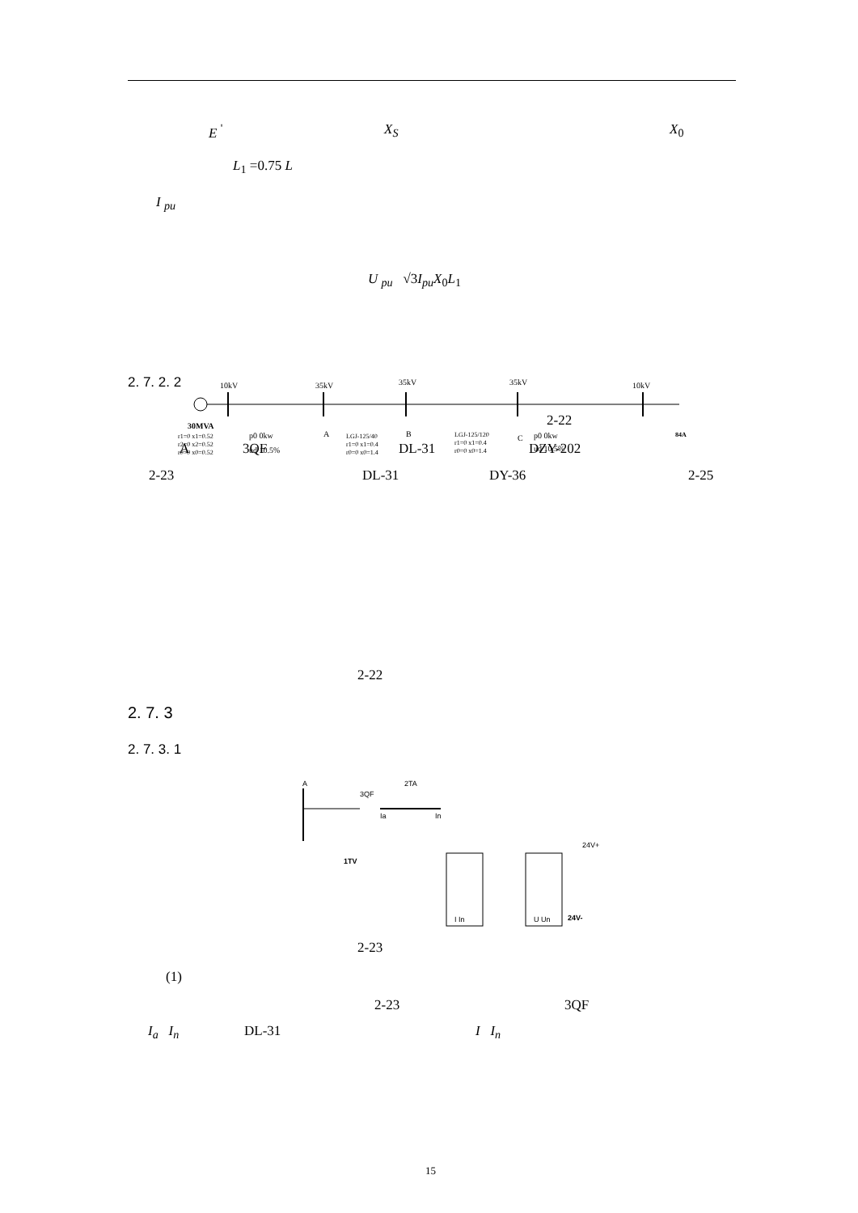E <sup>'</sup> X<sub>S</sub> X<sub>0</sub>
L<sub>1</sub> =0.75 L
I <sub>pu</sub>
U <sub>pu</sub> √3I<sub>pu</sub>X<sub>0</sub>L<sub>1</sub>
2. 7. 2. 2
2-22
A 3QF DL-31 DZY-202
2-23 DL-31 DY-36 2-25
10kV
35kV
35kV
35kV
10kV
30MVA
r1=0 x1=0.52
r2=0 x2=0.52
r0=0 x0=0.52
p0 0kw
ud 10.5%
A
B
C
LGJ-125/40
r1=0 x1=0.4
r0=0 x0=1.4
LGJ-125/120
r1=0 x1=0.4
r0=0 x0=1.4
p0 0kw
ud 10.5%
84A
2-22
2. 7. 3
2. 7. 3. 1
A
2TA
3QF
Ia
In
1TV
24V+
24V-
I In
U Un
2-23
(1)
2-23 3QF
I<sub>a</sub> I<sub>n</sub> DL-31 I I<sub>n</sub>
15